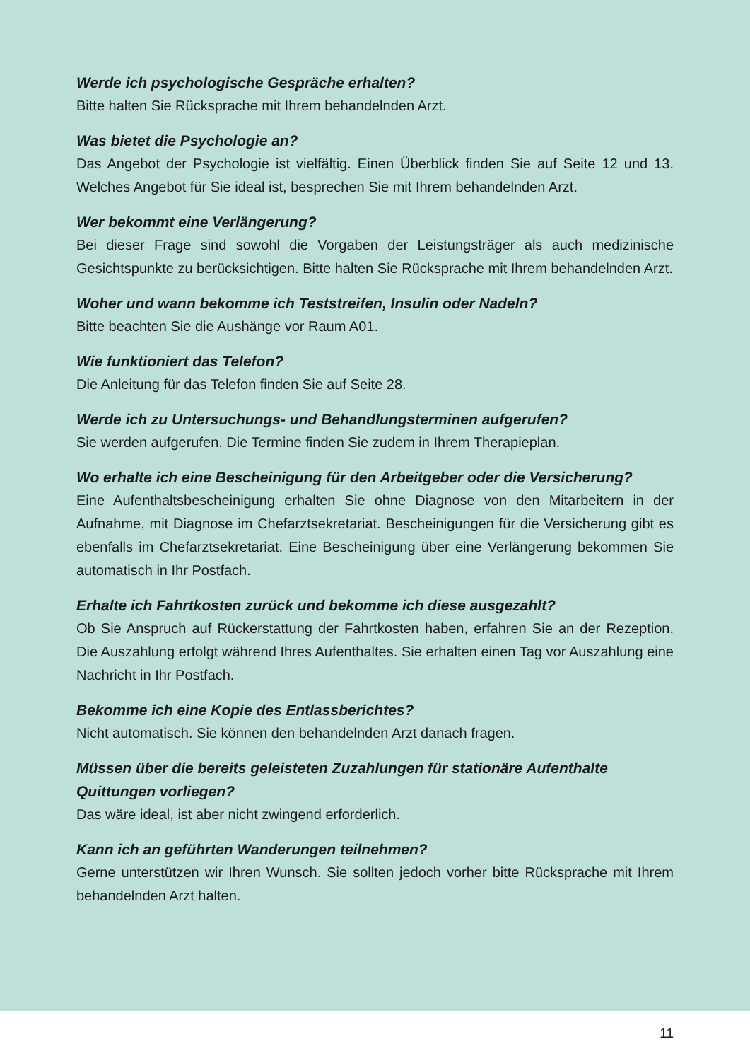Werde ich psychologische Gespräche erhalten?
Bitte halten Sie Rücksprache mit Ihrem behandelnden Arzt.
Was bietet die Psychologie an?
Das Angebot der Psychologie ist vielfältig. Einen Überblick finden Sie auf Seite 12 und 13. Welches Angebot für Sie ideal ist, besprechen Sie mit Ihrem behandelnden Arzt.
Wer bekommt eine Verlängerung?
Bei dieser Frage sind sowohl die Vorgaben der Leistungsträger als auch medizinische Gesichtspunkte zu berücksichtigen. Bitte halten Sie Rücksprache mit Ihrem behandelnden Arzt.
Woher und wann bekomme ich Teststreifen, Insulin oder Nadeln?
Bitte beachten Sie die Aushänge vor Raum A01.
Wie funktioniert das Telefon?
Die Anleitung für das Telefon finden Sie auf Seite 28.
Werde ich zu Untersuchungs- und Behandlungsterminen aufgerufen?
Sie werden aufgerufen. Die Termine finden Sie zudem in Ihrem Therapieplan.
Wo erhalte ich eine Bescheinigung für den Arbeitgeber oder die Versicherung?
Eine Aufenthaltsbescheinigung erhalten Sie ohne Diagnose von den Mitarbeitern in der Aufnahme, mit Diagnose im Chefarztsekretariat. Bescheinigungen für die Versicherung gibt es ebenfalls im Chefarztsekretariat. Eine Bescheinigung über eine Verlängerung bekommen Sie automatisch in Ihr Postfach.
Erhalte ich Fahrtkosten zurück und bekomme ich diese ausgezahlt?
Ob Sie Anspruch auf Rückerstattung der Fahrtkosten haben, erfahren Sie an der Rezeption. Die Auszahlung erfolgt während Ihres Aufenthaltes. Sie erhalten einen Tag vor Auszahlung eine Nachricht in Ihr Postfach.
Bekomme ich eine Kopie des Entlassberichtes?
Nicht automatisch. Sie können den behandelnden Arzt danach fragen.
Müssen über die bereits geleisteten Zuzahlungen für stationäre Aufenthalte Quittungen vorliegen?
Das wäre ideal, ist aber nicht zwingend erforderlich.
Kann ich an geführten Wanderungen teilnehmen?
Gerne unterstützen wir Ihren Wunsch. Sie sollten jedoch vorher bitte Rücksprache mit Ihrem behandelnden Arzt halten.
11